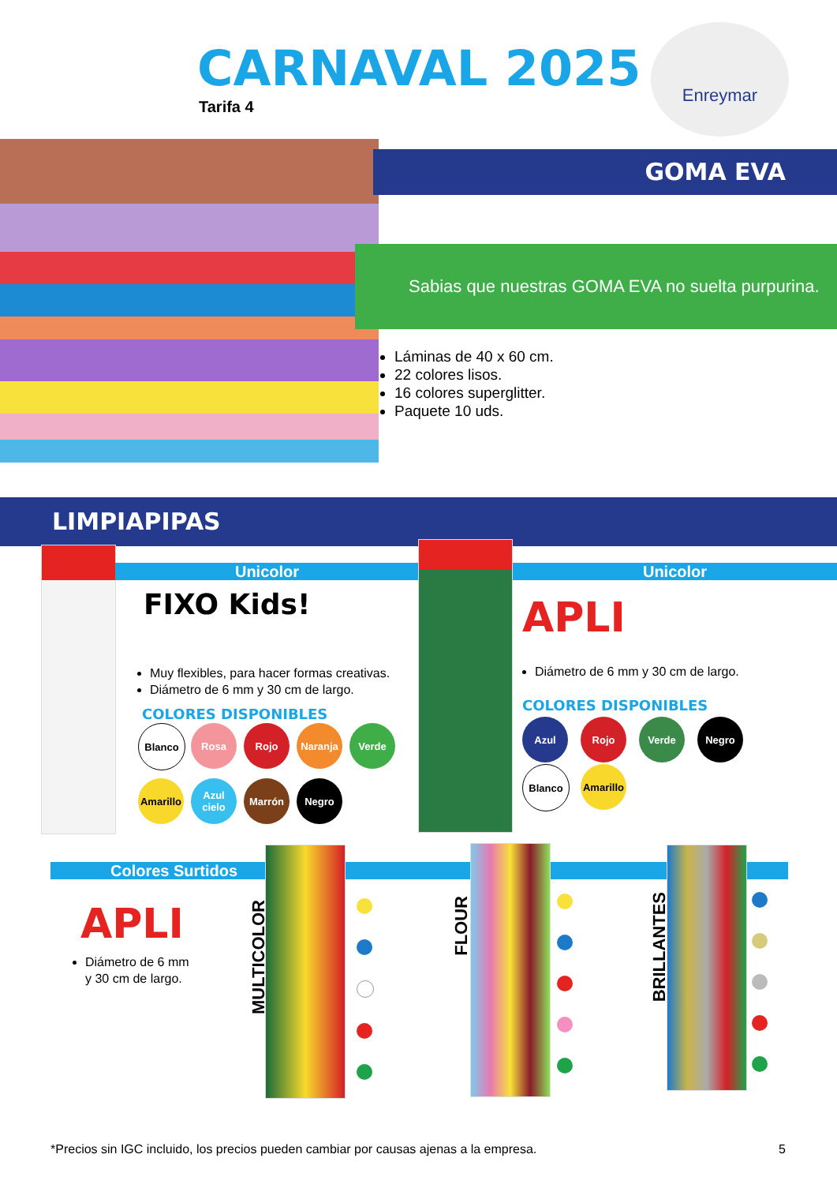CARNAVAL 2025
Tarifa 4
Enreymar
GOMA EVA
Sabias que nuestras GOMA EVA no suelta purpurina.
Láminas de 40 x 60 cm.
22 colores lisos.
16 colores superglitter.
Paquete 10 uds.
LIMPIAPIPAS
Unicolor
FIXO Kids!
Muy flexibles, para hacer formas creativas.
Diámetro de 6 mm y 30 cm de largo.
COLORES DISPONIBLES
Blanco
Rosa
Rojo
Naranja
Verde
Amarillo
Azul cielo
Marrón
Negro
Unicolor
APLI
Diámetro de 6 mm y 30 cm de largo.
COLORES DISPONIBLES
Azul
Rojo
Verde
Negro
Blanco
Amarillo
Colores Surtidos
APLI
Diámetro de 6 mm
y 30 cm de largo.
MULTICOLOR
FLOUR
BRILLANTES
*Precios sin IGC incluido, los precios pueden cambiar por causas ajenas a la empresa.
5